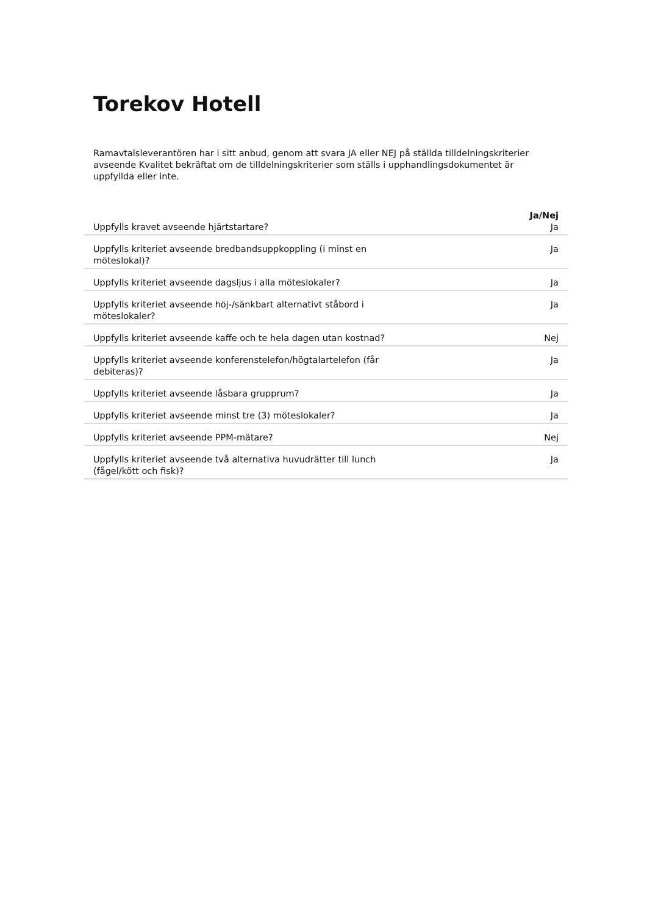Torekov Hotell
Ramavtalsleverantören har i sitt anbud, genom att svara JA eller NEJ på ställda tilldelningskriterier avseende Kvalitet bekräftat om de tilldelningskriterier som ställs i upphandlingsdokumentet är uppfyllda eller inte.
| | Ja/Nej |
| --- | --- |
| Uppfylls kravet avseende hjärtstartare? | Ja |
| Uppfylls kriteriet avseende bredbandsuppkoppling (i minst en möteslokal)? | Ja |
| Uppfylls kriteriet avseende dagsljus i alla möteslokaler? | Ja |
| Uppfylls kriteriet avseende höj-/sänkbart alternativt ståbord i möteslokaler? | Ja |
| Uppfylls kriteriet avseende kaffe och te hela dagen utan kostnad? | Nej |
| Uppfylls kriteriet avseende konferenstelefon/högtalartelefon (får debiteras)? | Ja |
| Uppfylls kriteriet avseende låsbara grupprum? | Ja |
| Uppfylls kriteriet avseende minst tre (3) möteslokaler? | Ja |
| Uppfylls kriteriet avseende PPM-mätare? | Nej |
| Uppfylls kriteriet avseende två alternativa huvudrätter till lunch (fågel/kött och fisk)? | Ja |